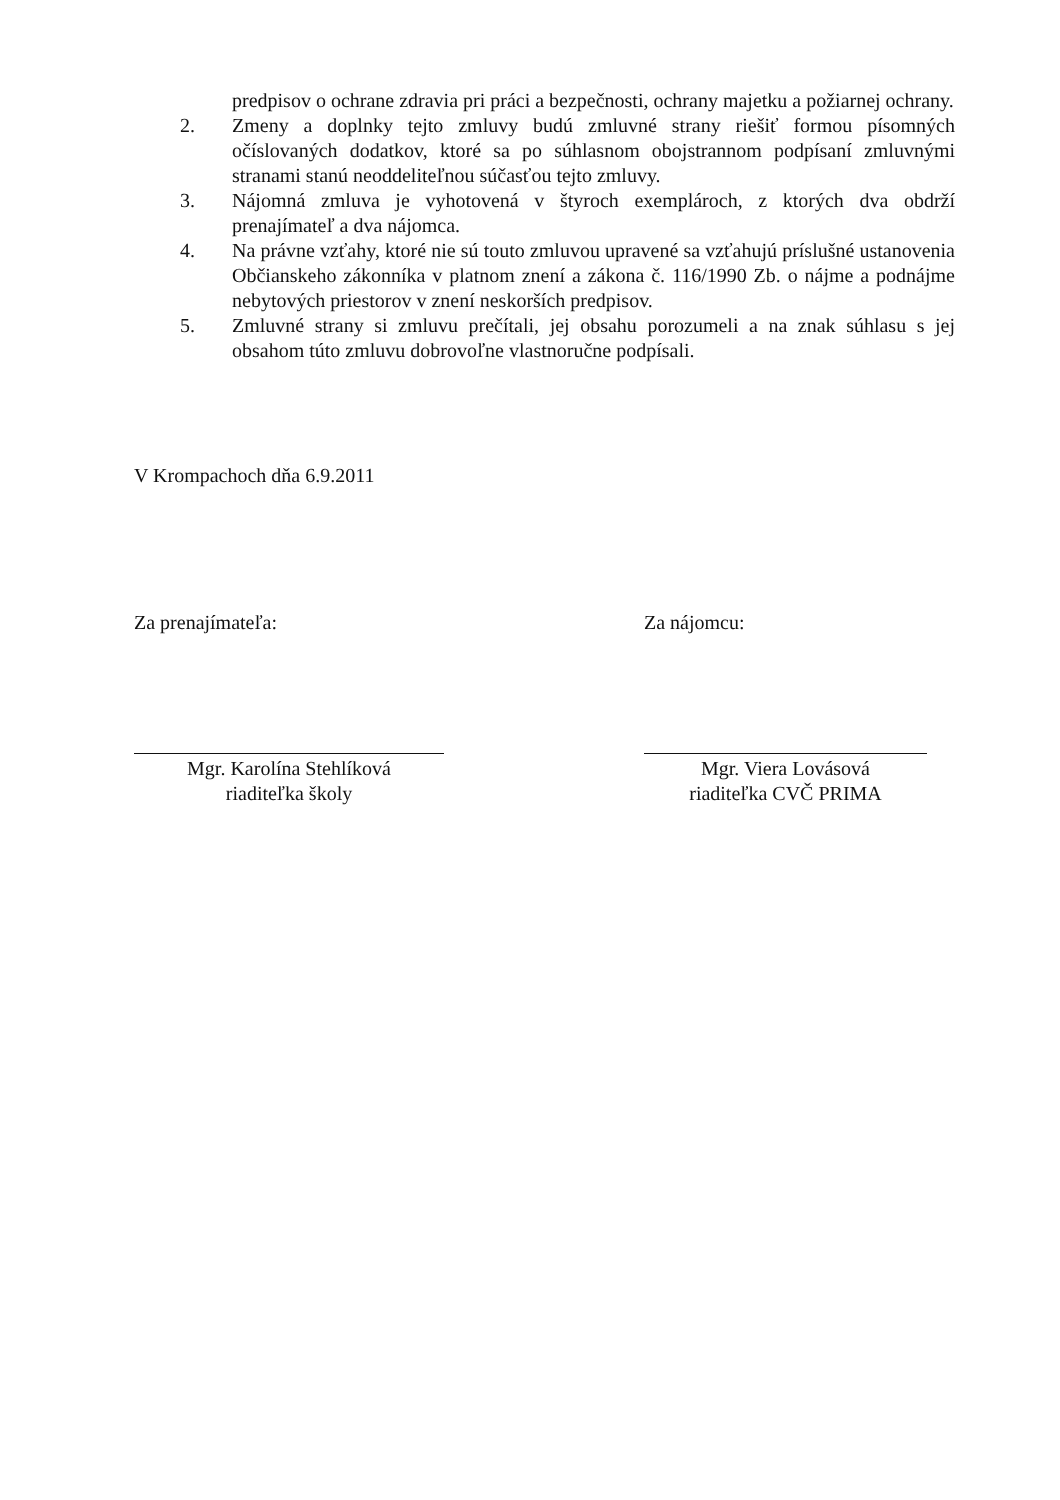predpisov o ochrane zdravia pri práci a bezpečnosti, ochrany majetku a požiarnej ochrany.
2. Zmeny a doplnky tejto zmluvy budú zmluvné strany riešiť formou písomných očíslovaných dodatkov, ktoré sa po súhlasnom obojstrannom podpísaní zmluvnými stranami stanú neoddeliteľnou súčasťou tejto zmluvy.
3. Nájomná zmluva je vyhotovená v štyroch exemplároch, z ktorých dva obdrží prenajímateľ a dva nájomca.
4. Na právne vzťahy, ktoré nie sú touto zmluvou upravené sa vzťahujú príslušné ustanovenia Občianskeho zákonníka v platnom znení a zákona č. 116/1990 Zb. o nájme a podnájme nebytových priestorov v znení neskorších predpisov.
5. Zmluvné strany si zmluvu prečítali, jej obsahu porozumeli a na znak súhlasu s jej obsahom túto zmluvu dobrovoľne vlastnoručne podpísali.
V Krompachoch dňa 6.9.2011
Za prenajímateľa:
Mgr. Karolína Stehlíková
riaditeľka školy
Za nájomcu:
Mgr. Viera Lovásová
riaditeľka CVČ PRIMA